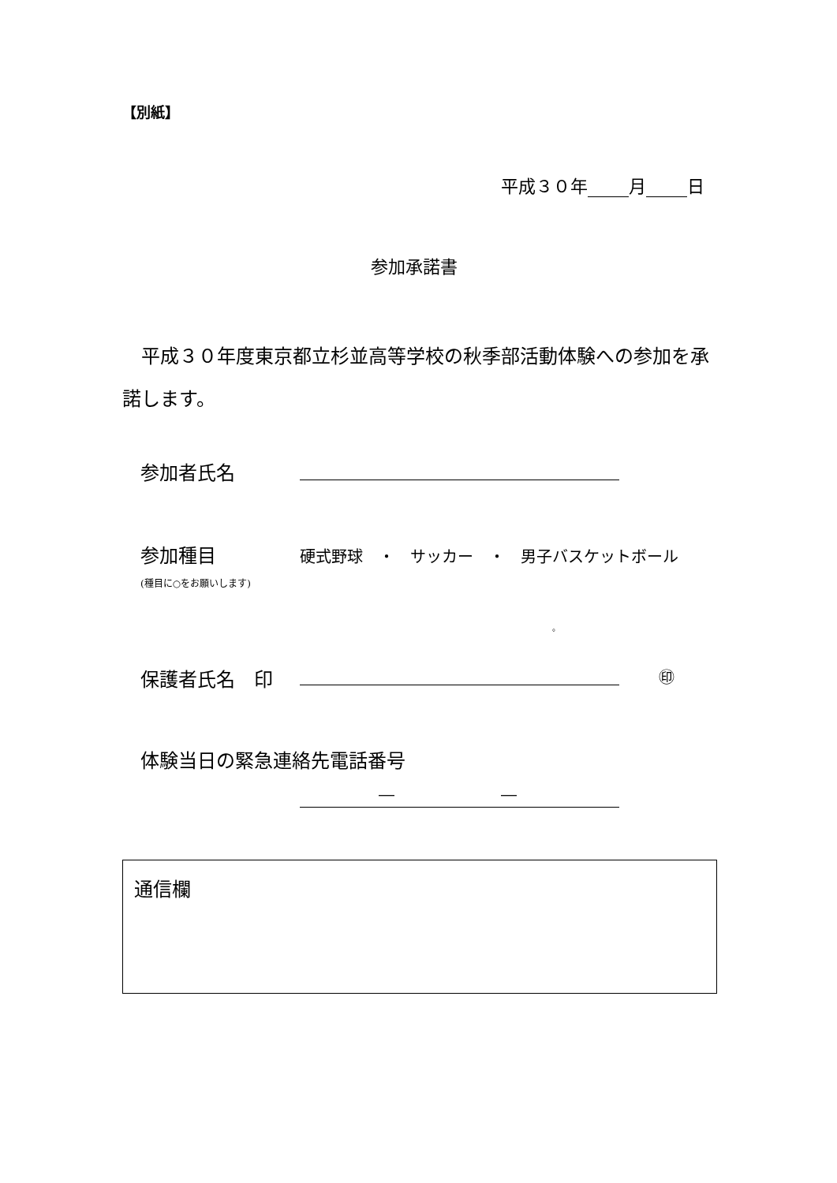【別紙】
平成３０年 月 日
参加承諾書
　平成３０年度東京都立杉並高等学校の秋季部活動体験への参加を承諾します。
参加者氏名
参加種目 硬式野球　・　サッカー　・　男子バスケットボール
(種目に○をお願いします)
。
保護者氏名　印 ㊞
体験当日の緊急連絡先電話番号
― ―
通信欄